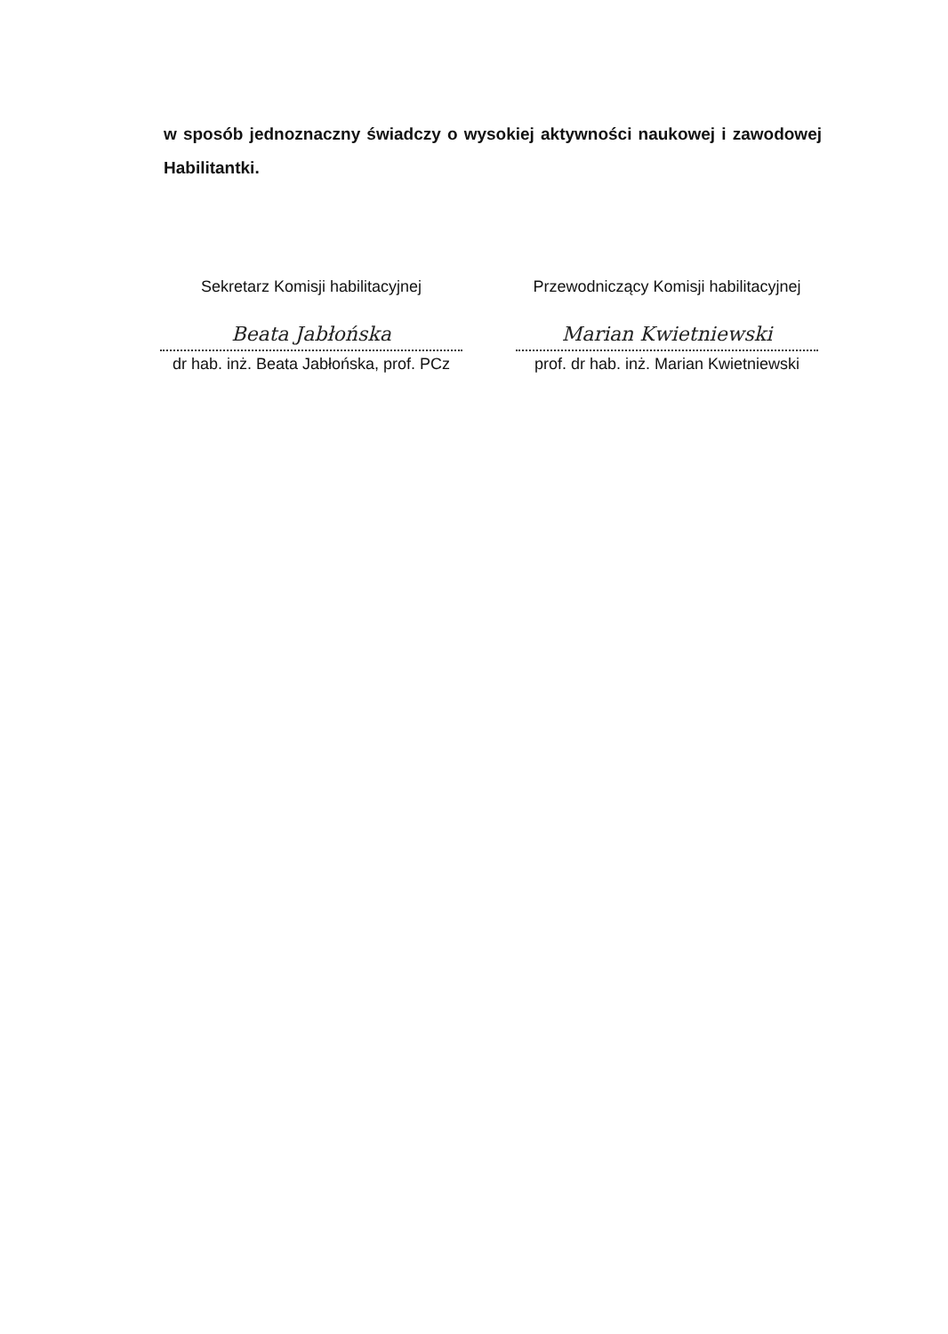w sposób jednoznaczny świadczy o wysokiej aktywności naukowej i zawodowej Habilitantki.
Sekretarz Komisji habilitacyjnej
Beata Jabłońska
dr hab. inż. Beata Jabłońska, prof. PCz
Przewodniczący Komisji habilitacyjnej
Marian Kwietniewski
prof. dr hab. inż. Marian Kwietniewski